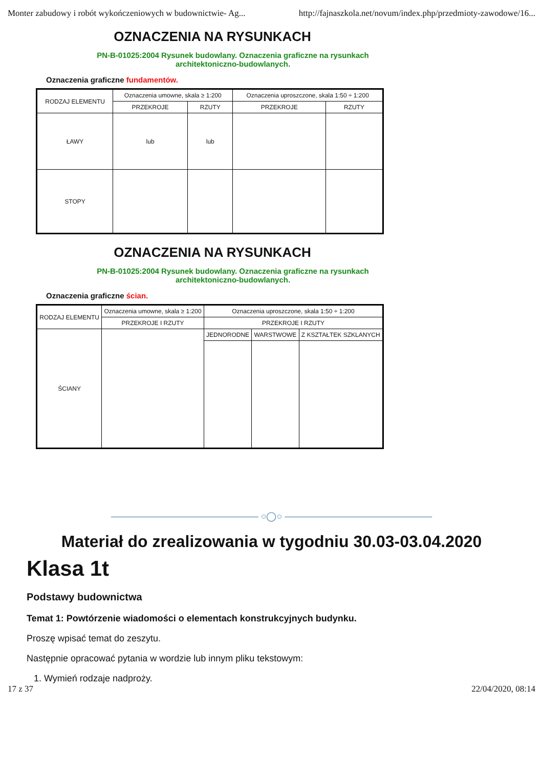Monter zabudowy i robót wykończeniowych w budownictwie- Ag... http://fajnaszkola.net/novum/index.php/przedmioty-zawodowe/16...
OZNACZENIA NA RYSUNKACH
PN-B-01025:2004 Rysunek budowlany. Oznaczenia graficzne na rysunkach architektoniczno-budowlanych.
Oznaczenia graficzne fundamentów.
| RODZAJ ELEMENTU | Oznaczenia umowne, skala ≥ 1:200 | | Oznaczenia uproszczone, skala 1:50 ÷ 1:200 | |
| --- | --- | --- | --- | --- |
| | PRZEKROJE | RZUTY | PRZEKROJE | RZUTY |
| ŁAWY | lub | lub | | |
| STOPY | | | | |
OZNACZENIA NA RYSUNKACH
PN-B-01025:2004 Rysunek budowlany. Oznaczenia graficzne na rysunkach architektoniczno-budowlanych.
Oznaczenia graficzne ścian.
| RODZAJ ELEMENTU | Oznaczenia umowne, skala ≥ 1:200 | Oznaczenia uproszczone, skala 1:50 ÷ 1:200 | | |
| --- | --- | --- | --- | --- |
| | PRZEKROJE I RZUTY | PRZEKROJE I RZUTY | | |
| ŚCIANY | | JEDNORODNE | WARSTWOWE | Z KSZTAŁTEK SZKLANYCH |
———————————————— ○◯○ ————————————————
Materiał do zrealizowania w tygodniu 30.03-03.04.2020
Klasa 1t
Podstawy budownictwa
Temat 1: Powtórzenie wiadomości o elementach konstrukcyjnych budynku.
Proszę wpisać temat do zeszytu.
Następnie opracować pytania w wordzie lub innym pliku tekstowym:
1. Wymień rodzaje nadproży.
17 z 37 22/04/2020, 08:14